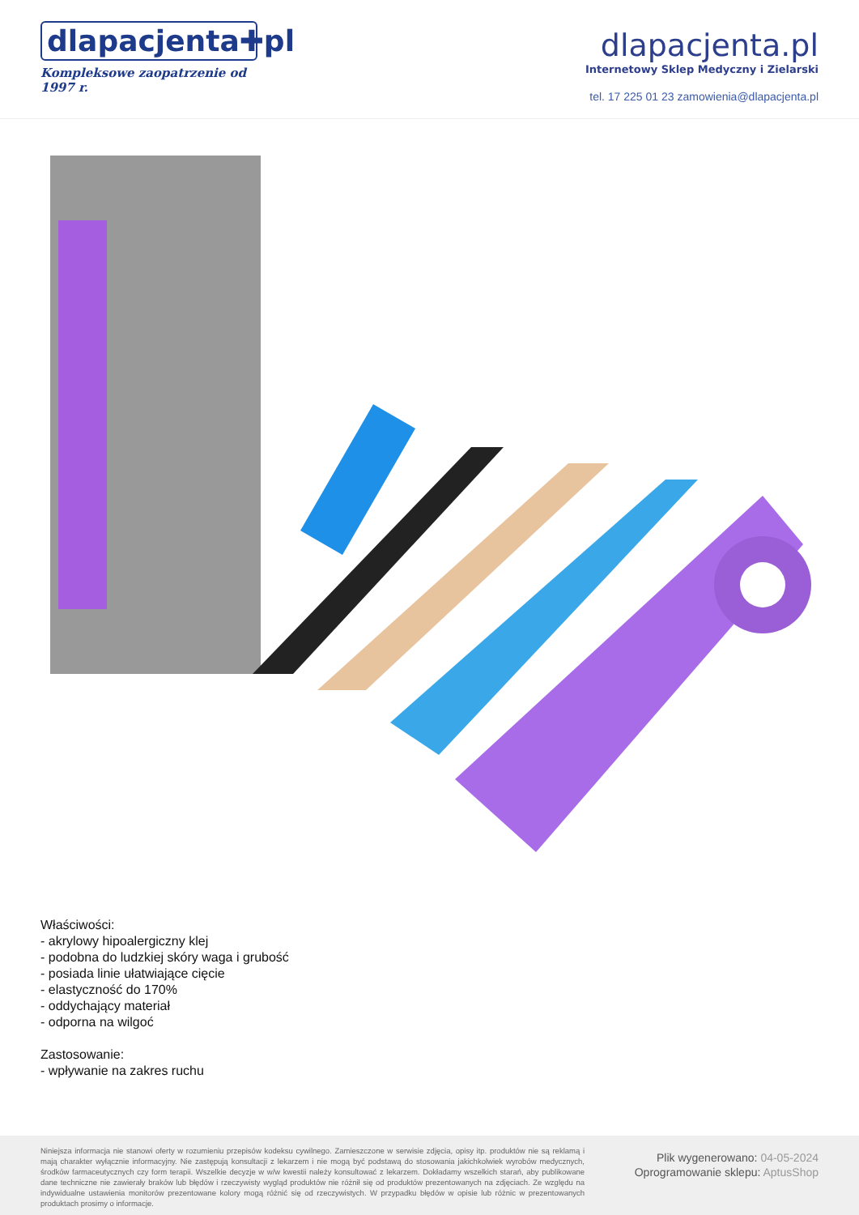dlapacjenta✚pl
Kompleksowe zaopatrzenie od 1997 r.
dlapacjenta.pl
Internetowy Sklep Medyczny i Zielarski
tel. 17 225 01 23 zamowienia@dlapacjenta.pl
Właściwości:
- akrylowy hipoalergiczny klej
- podobna do ludzkiej skóry waga i grubość
- posiada linie ułatwiające cięcie
- elastyczność do 170%
- oddychający materiał
- odporna na wilgoć
Zastosowanie:
- wpływanie na zakres ruchu
Niniejsza informacja nie stanowi oferty w rozumieniu przepisów kodeksu cywilnego. Zamieszczone w serwisie zdjęcia, opisy itp. produktów nie są reklamą i mają charakter wyłącznie informacyjny. Nie zastępują konsultacji z lekarzem i nie mogą być podstawą do stosowania jakichkolwiek wyrobów medycznych, środków farmaceutycznych czy form terapii. Wszelkie decyzje w w/w kwestii należy konsultować z lekarzem. Dokładamy wszelkich starań, aby publikowane dane techniczne nie zawierały braków lub błędów i rzeczywisty wygląd produktów nie różnił się od produktów prezentowanych na zdjęciach. Ze względu na indywidualne ustawienia monitorów prezentowane kolory mogą różnić się od rzeczywistych. W przypadku błędów w opisie lub różnic w prezentowanych produktach prosimy o informacje.
Plik wygenerowano: 04-05-2024
Oprogramowanie sklepu: AptusShop